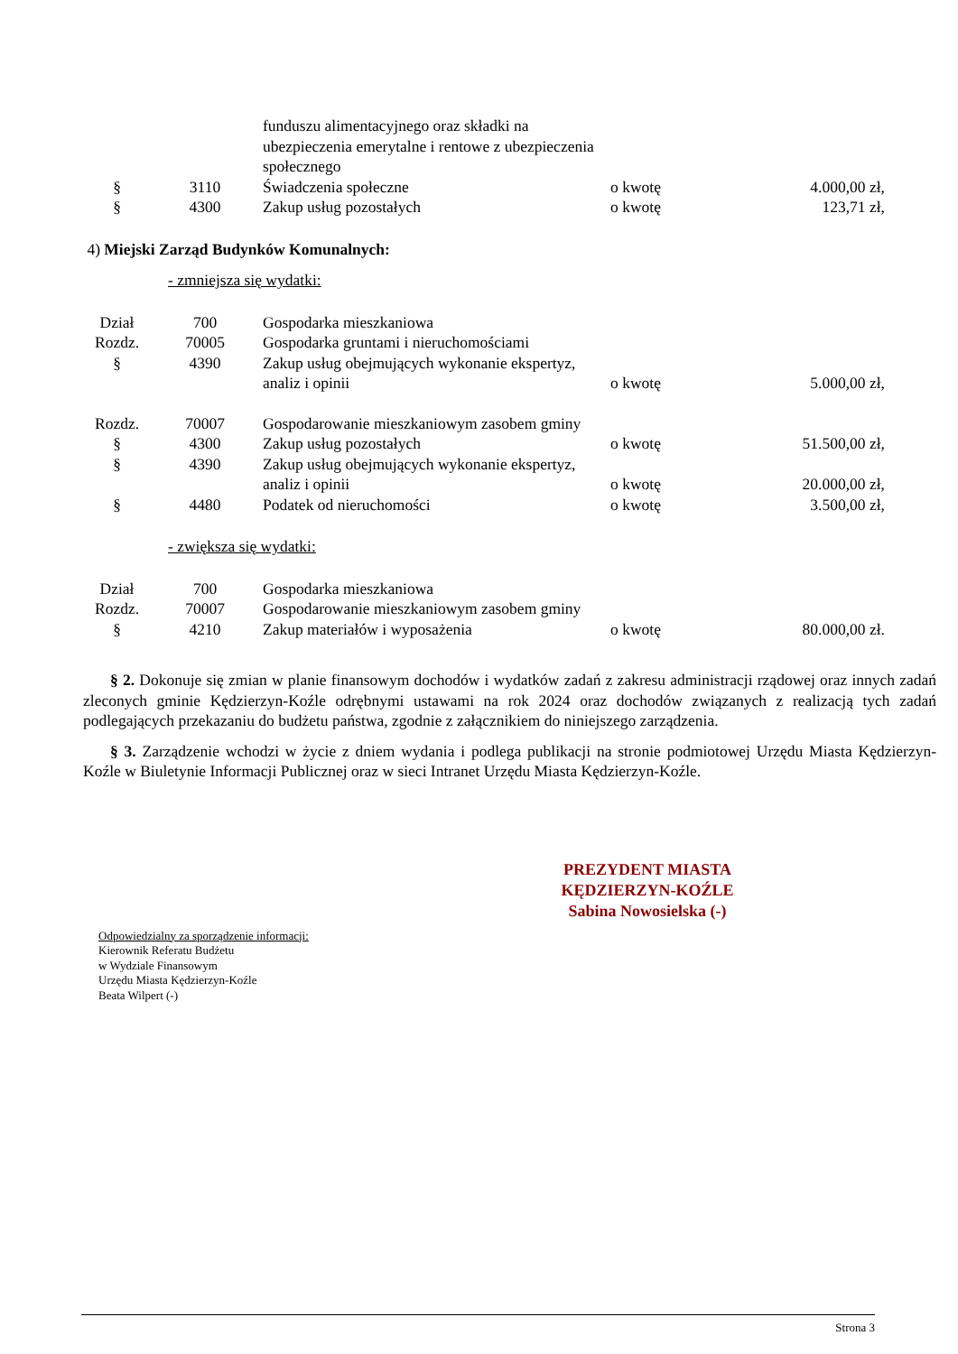| | | funduszu alimentacyjnego oraz składki na ubezpieczenia emerytalne i rentowe z ubezpieczenia społecznego | | |
| § | 3110 | Świadczenia społeczne | o kwotę | 4.000,00 zł, |
| § | 4300 | Zakup usług pozostałych | o kwotę | 123,71 zł, |
4) Miejski Zarząd Budynków Komunalnych:
- zmniejsza się wydatki:
| Dział | 700 | Gospodarka mieszkaniowa | | |
| Rozdz. | 70005 | Gospodarka gruntami i nieruchomościami | | |
| § | 4390 | Zakup usług obejmujących wykonanie ekspertyz, analiz i opinii | o kwotę | 5.000,00 zł, |
| Rozdz. | 70007 | Gospodarowanie mieszkaniowym zasobem gminy | | |
| § | 4300 | Zakup usług pozostałych | o kwotę | 51.500,00 zł, |
| § | 4390 | Zakup usług obejmujących wykonanie ekspertyz, analiz i opinii | o kwotę | 20.000,00 zł, |
| § | 4480 | Podatek od nieruchomości | o kwotę | 3.500,00 zł, |
- zwiększa się wydatki:
| Dział | 700 | Gospodarka mieszkaniowa | | |
| Rozdz. | 70007 | Gospodarowanie mieszkaniowym zasobem gminy | | |
| § | 4210 | Zakup materiałów i wyposażenia | o kwotę | 80.000,00 zł. |
§ 2. Dokonuje się zmian w planie finansowym dochodów i wydatków zadań z zakresu administracji rządowej oraz innych zadań zleconych gminie Kędzierzyn-Koźle odrębnymi ustawami na rok 2024 oraz dochodów związanych z realizacją tych zadań podlegających przekazaniu do budżetu państwa, zgodnie z załącznikiem do niniejszego zarządzenia.
§ 3. Zarządzenie wchodzi w życie z dniem wydania i podlega publikacji na stronie podmiotowej Urzędu Miasta Kędzierzyn-Koźle w Biuletynie Informacji Publicznej oraz w sieci Intranet Urzędu Miasta Kędzierzyn-Koźle.
PREZYDENT MIASTA
KĘDZIERZYN-KOŹLE
Sabina Nowosielska (-)
Odpowiedzialny za sporządzenie informacji:
Kierownik Referatu Budżetu
w Wydziale Finansowym
Urzędu Miasta Kędzierzyn-Koźle
Beata Wilpert (-)
Strona 3